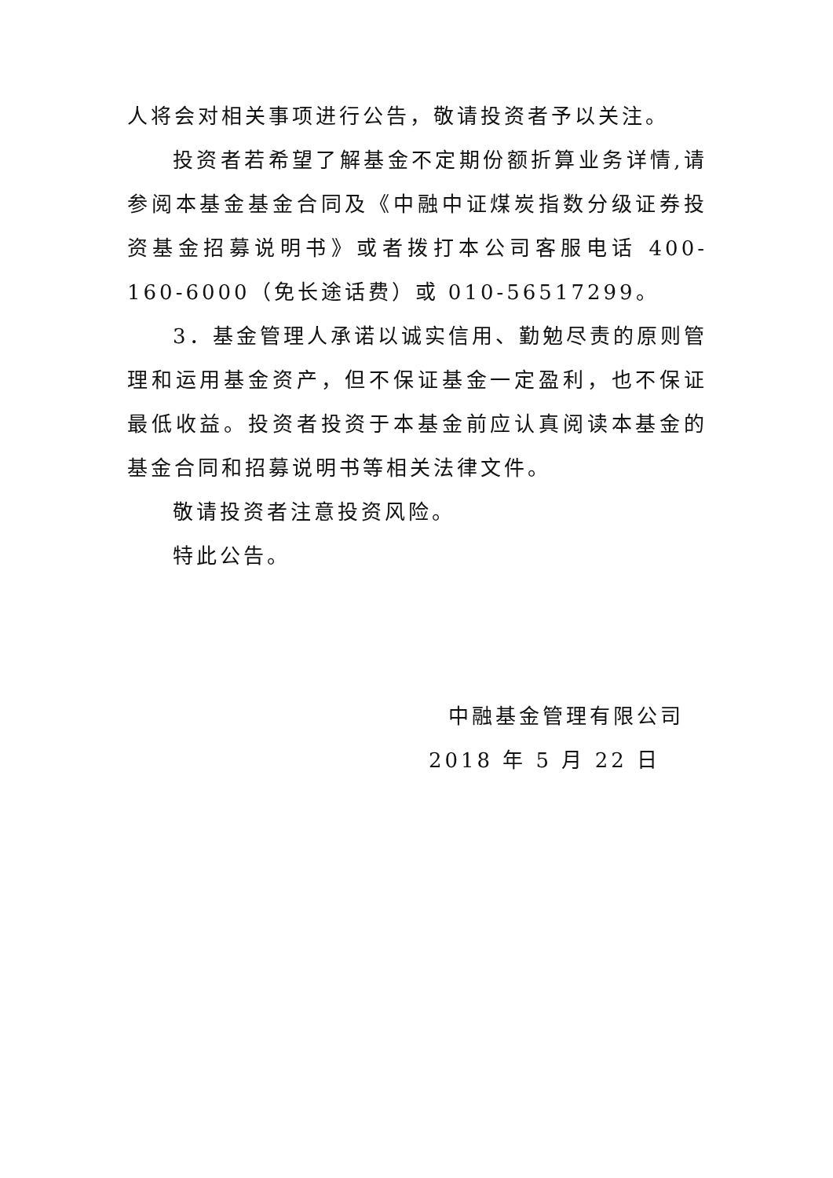人将会对相关事项进行公告，敬请投资者予以关注。
投资者若希望了解基金不定期份额折算业务详情,请参阅本基金基金合同及《中融中证煤炭指数分级证券投资基金招募说明书》或者拨打本公司客服电话 400-160-6000（免长途话费）或 010-56517299。
3．基金管理人承诺以诚实信用、勤勉尽责的原则管理和运用基金资产，但不保证基金一定盈利，也不保证最低收益。投资者投资于本基金前应认真阅读本基金的基金合同和招募说明书等相关法律文件。
敬请投资者注意投资风险。
特此公告。
中融基金管理有限公司
2018 年 5 月 22 日